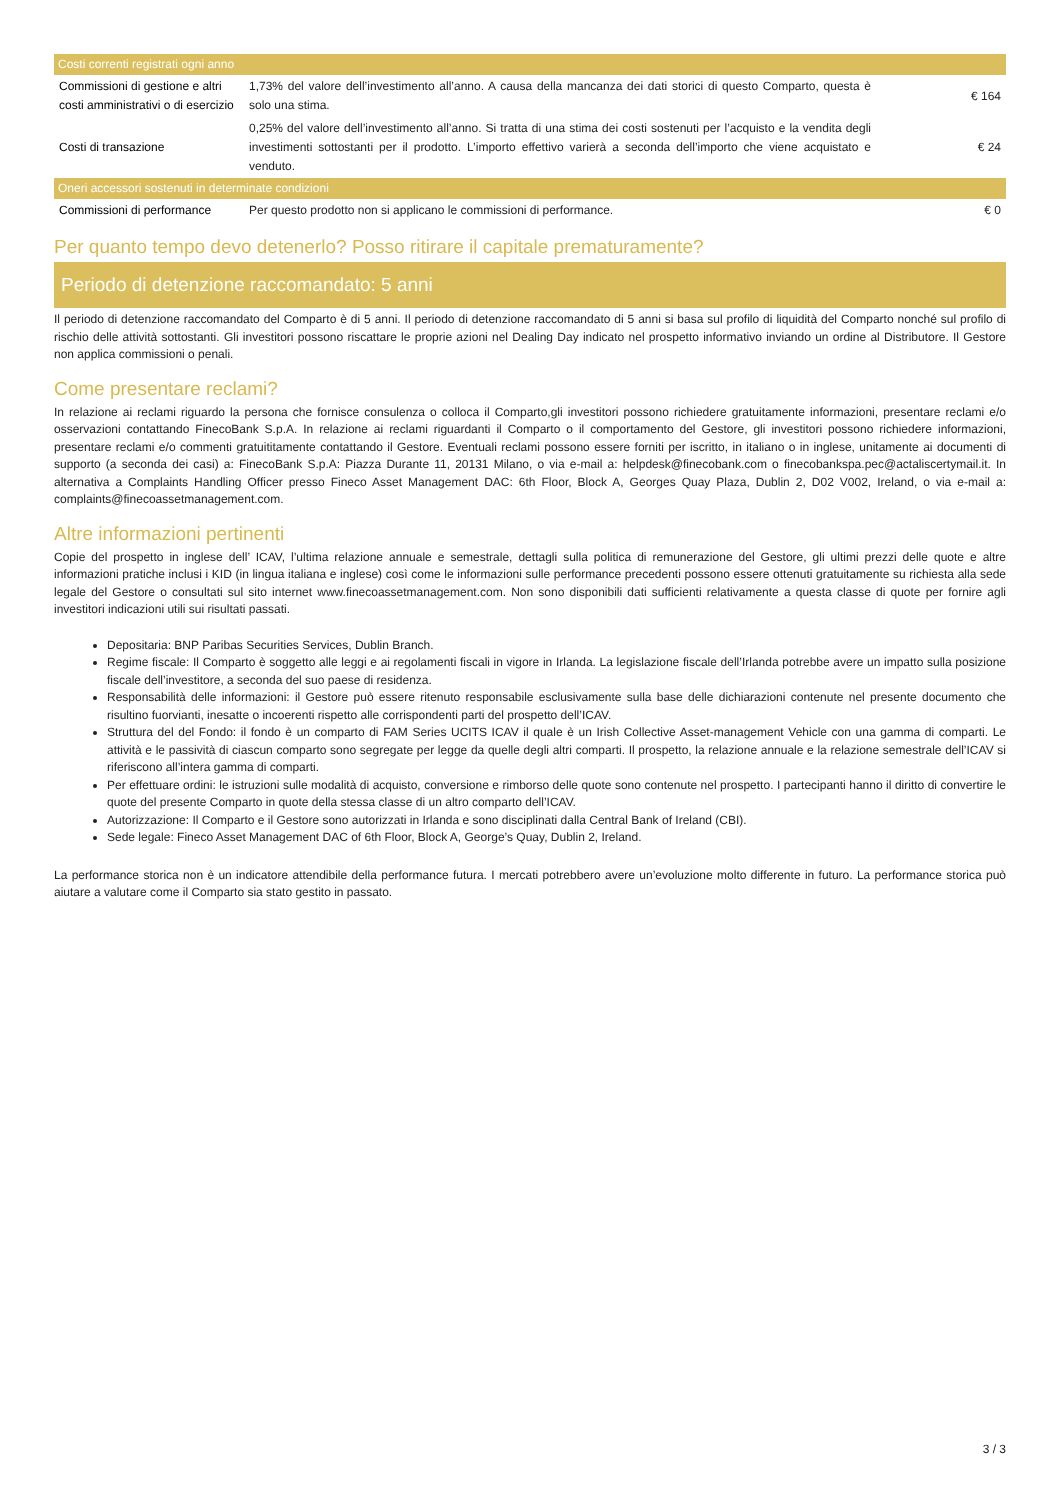| Costi correnti registrati ogni anno | | |
| Commissioni di gestione e altri costi amministrativi o di esercizio | 1,73% del valore dell’investimento all’anno. A causa della mancanza dei dati storici di questo Comparto, questa è solo una stima. | € 164 |
| Costi di transazione | 0,25% del valore dell’investimento all’anno. Si tratta di una stima dei costi sostenuti per l’acquisto e la vendita degli investimenti sottostanti per il prodotto. L’importo effettivo varierà a seconda dell’importo che viene acquistato e venduto. | € 24 |
| Oneri accessori sostenuti in determinate condizioni | | |
| Commissioni di performance | Per questo prodotto non si applicano le commissioni di performance. | € 0 |
Per quanto tempo devo detenerlo? Posso ritirare il capitale prematuramente?
Periodo di detenzione raccomandato: 5 anni
Il periodo di detenzione raccomandato del Comparto è di 5 anni. Il periodo di detenzione raccomandato di 5 anni si basa sul profilo di liquidità del Comparto nonché sul profilo di rischio delle attività sottostanti. Gli investitori possono riscattare le proprie azioni nel Dealing Day indicato nel prospetto informativo inviando un ordine al Distributore. Il Gestore non applica commissioni o penali.
Come presentare reclami?
In relazione ai reclami riguardo la persona che fornisce consulenza o colloca il Comparto,gli investitori possono richiedere gratuitamente informazioni, presentare reclami e/o osservazioni contattando FinecoBank S.p.A. In relazione ai reclami riguardanti il Comparto o il comportamento del Gestore, gli investitori possono richiedere informazioni, presentare reclami e/o commenti gratuititamente contattando il Gestore. Eventuali reclami possono essere forniti per iscritto, in italiano o in inglese, unitamente ai documenti di supporto (a seconda dei casi) a: FinecoBank S.p.A: Piazza Durante 11, 20131 Milano, o via e-mail a: helpdesk@finecobank.com o finecobankspa.pec@actaliscertymail.it. In alternativa a Complaints Handling Officer presso Fineco Asset Management DAC: 6th Floor, Block A, Georges Quay Plaza, Dublin 2, D02 V002, Ireland, o via e-mail a: complaints@finecoassetmanagement.com.
Altre informazioni pertinenti
Copie del prospetto in inglese dell’ ICAV, l’ultima relazione annuale e semestrale, dettagli sulla politica di remunerazione del Gestore, gli ultimi prezzi delle quote e altre informazioni pratiche inclusi i KID (in lingua italiana e inglese) così come le informazioni sulle performance precedenti possono essere ottenuti gratuitamente su richiesta alla sede legale del Gestore o consultati sul sito internet www.finecoassetmanagement.com. Non sono disponibili dati sufficienti relativamente a questa classe di quote per fornire agli investitori indicazioni utili sui risultati passati.
Depositaria: BNP Paribas Securities Services, Dublin Branch.
Regime fiscale: Il Comparto è soggetto alle leggi e ai regolamenti fiscali in vigore in Irlanda. La legislazione fiscale dell’Irlanda potrebbe avere un impatto sulla posizione fiscale dell’investitore, a seconda del suo paese di residenza.
Responsabilità delle informazioni: il Gestore può essere ritenuto responsabile esclusivamente sulla base delle dichiarazioni contenute nel presente documento che risultino fuorvianti, inesatte o incoerenti rispetto alle corrispondenti parti del prospetto dell’ICAV.
Struttura del del Fondo: il fondo è un comparto di FAM Series UCITS ICAV il quale è un Irish Collective Asset-management Vehicle con una gamma di comparti. Le attività e le passività di ciascun comparto sono segregate per legge da quelle degli altri comparti. Il prospetto, la relazione annuale e la relazione semestrale dell’ICAV si riferiscono all’intera gamma di comparti.
Per effettuare ordini: le istruzioni sulle modalità di acquisto, conversione e rimborso delle quote sono contenute nel prospetto. I partecipanti hanno il diritto di convertire le quote del presente Comparto in quote della stessa classe di un altro comparto dell’ICAV.
Autorizzazione: Il Comparto e il Gestore sono autorizzati in Irlanda e sono disciplinati dalla Central Bank of Ireland (CBI).
Sede legale: Fineco Asset Management DAC of 6th Floor, Block A, George’s Quay, Dublin 2, Ireland.
La performance storica non è un indicatore attendibile della performance futura. I mercati potrebbero avere un’evoluzione molto differente in futuro. La performance storica può aiutare a valutare come il Comparto sia stato gestito in passato.
3 / 3